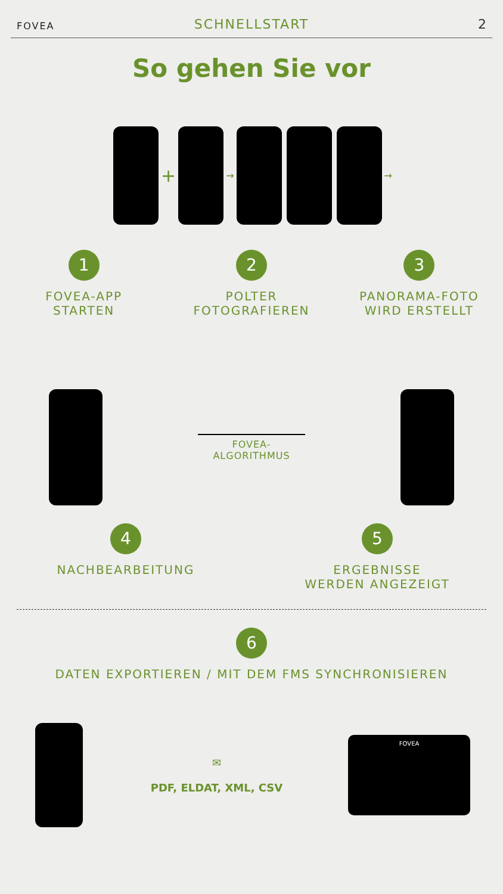FOVEA
SCHNELLSTART
2
So gehen Sie vor
+
→
→
1
FOVEA-APP
STARTEN
2
POLTER
FOTOGRAFIEREN
3
PANORAMA-FOTO
WIRD ERSTELLT
FOVEA-ALGORITHMUS
4
NACHBEARBEITUNG
5
ERGEBNISSE
WERDEN ANGEZEIGT
6
DATEN EXPORTIEREN / MIT DEM FMS SYNCHRONISIEREN
✉
PDF, ELDAT, XML, CSV
FOVEA